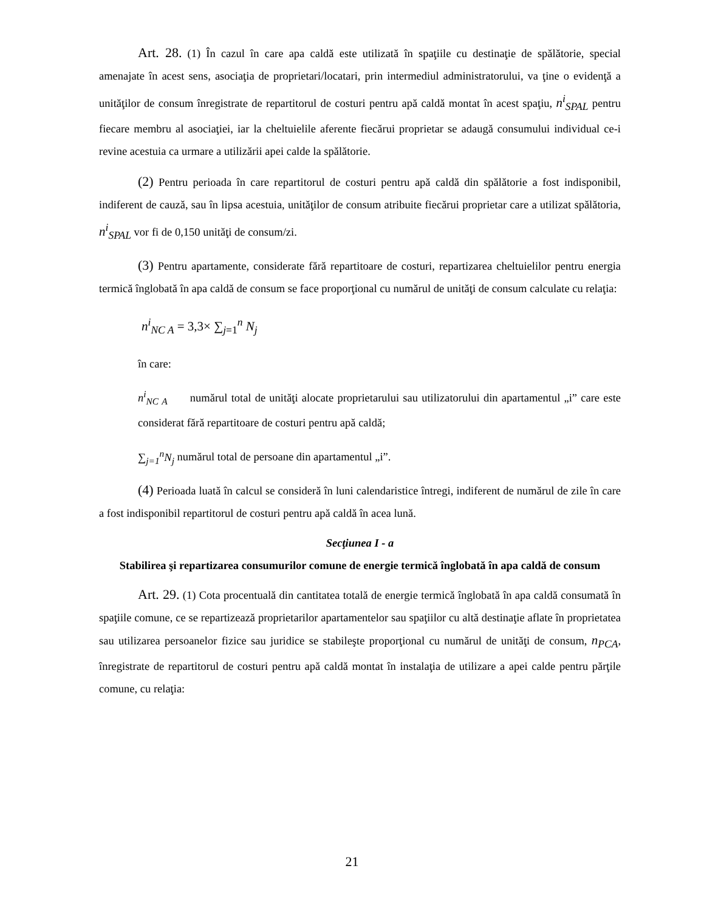Art. 28. (1) În cazul în care apa caldă este utilizată în spaţiile cu destinaţie de spălătorie, special amenajate în acest sens, asociaţia de proprietari/locatari, prin intermediul administratorului, va ţine o evidenţă a unităţilor de consum înregistrate de repartitorul de costuri pentru apă caldă montat în acest spaţiu, n<sup>i</sup><sub>SPAL</sub> pentru fiecare membru al asociaţiei, iar la cheltuielile aferente fiecărui proprietar se adaugă consumului individual ce-i revine acestuia ca urmare a utilizării apei calde la spălătorie.
(2) Pentru perioada în care repartitorul de costuri pentru apă caldă din spălătorie a fost indisponibil, indiferent de cauză, sau în lipsa acestuia, unităţilor de consum atribuite fiecărui proprietar care a utilizat spălătoria, n<sup>i</sup><sub>SPAL</sub> vor fi de 0,150 unităţi de consum/zi.
(3) Pentru apartamente, considerate fără repartitoare de costuri, repartizarea cheltuielilor pentru energia termică înglobată în apa caldă de consum se face proporţional cu numărul de unităţi de consum calculate cu relaţia:
n<sup>i</sup><sub>NC A</sub> = 3,3× ∑<sub>j=1</sub><sup>n</sup> N<sub>j</sub>
în care:
n<sup>i</sup><sub>NC A</sub> numărul total de unităţi alocate proprietarului sau utilizatorului din apartamentul „i” care este considerat fără repartitoare de costuri pentru apă caldă;
∑<sub>j=1</sub><sup>n</sup>N<sub>j</sub> numărul total de persoane din apartamentul „i”.
(4) Perioada luată în calcul se consideră în luni calendaristice întregi, indiferent de numărul de zile în care a fost indisponibil repartitorul de costuri pentru apă caldă în acea lună.
Secţiunea I - a
Stabilirea şi repartizarea consumurilor comune de energie termică înglobată în apa caldă de consum
Art. 29. (1) Cota procentuală din cantitatea totală de energie termică înglobată în apa caldă consumată în spaţiile comune, ce se repartizează proprietarilor apartamentelor sau spaţiilor cu altă destinaţie aflate în proprietatea sau utilizarea persoanelor fizice sau juridice se stabileşte proporţional cu numărul de unităţi de consum, n<sub>PCA</sub>, înregistrate de repartitorul de costuri pentru apă caldă montat în instalaţia de utilizare a apei calde pentru părţile comune, cu relaţia:
21